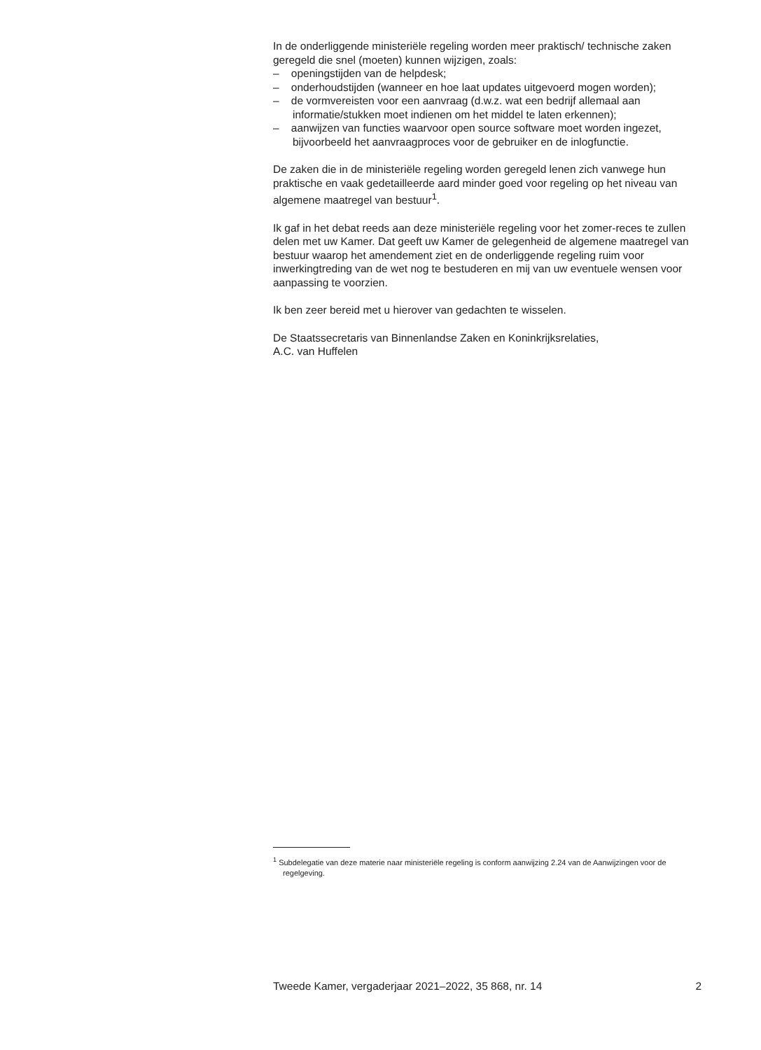In de onderliggende ministeriële regeling worden meer praktisch/ technische zaken geregeld die snel (moeten) kunnen wijzigen, zoals:
– openingstijden van de helpdesk;
– onderhoudstijden (wanneer en hoe laat updates uitgevoerd mogen worden);
– de vormvereisten voor een aanvraag (d.w.z. wat een bedrijf allemaal aan informatie/stukken moet indienen om het middel te laten erkennen);
– aanwijzen van functies waarvoor open source software moet worden ingezet, bijvoorbeeld het aanvraagproces voor de gebruiker en de inlogfunctie.
De zaken die in de ministeriële regeling worden geregeld lenen zich vanwege hun praktische en vaak gedetailleerde aard minder goed voor regeling op het niveau van algemene maatregel van bestuur<sup>1</sup>.
Ik gaf in het debat reeds aan deze ministeriële regeling voor het zomer-reces te zullen delen met uw Kamer. Dat geeft uw Kamer de gelegenheid de algemene maatregel van bestuur waarop het amendement ziet en de onderliggende regeling ruim voor inwerkingtreding van de wet nog te bestuderen en mij van uw eventuele wensen voor aanpassing te voorzien.
Ik ben zeer bereid met u hierover van gedachten te wisselen.
De Staatssecretaris van Binnenlandse Zaken en Koninkrijksrelaties,
A.C. van Huffelen
<sup>1</sup> Subdelegatie van deze materie naar ministeriële regeling is conform aanwijzing 2.24 van de Aanwijzingen voor de regelgeving.
Tweede Kamer, vergaderjaar 2021–2022, 35 868, nr. 14 2